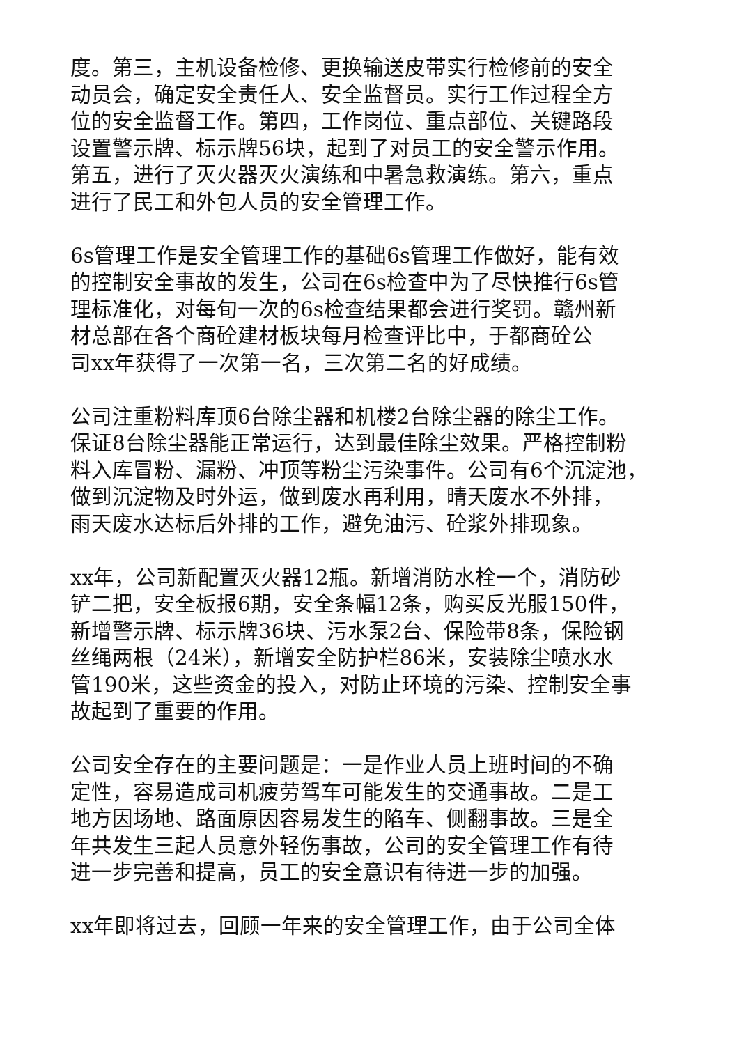度。第三，主机设备检修、更换输送皮带实行检修前的安全
动员会，确定安全责任人、安全监督员。实行工作过程全方
位的安全监督工作。第四，工作岗位、重点部位、关键路段
设置警示牌、标示牌56块，起到了对员工的安全警示作用。
第五，进行了灭火器灭火演练和中暑急救演练。第六，重点
进行了民工和外包人员的安全管理工作。
6s管理工作是安全管理工作的基础6s管理工作做好，能有效
的控制安全事故的发生，公司在6s检查中为了尽快推行6s管
理标准化，对每旬一次的6s检查结果都会进行奖罚。赣州新
材总部在各个商砼建材板块每月检查评比中，于都商砼公
司xx年获得了一次第一名，三次第二名的好成绩。
公司注重粉料库顶6台除尘器和机楼2台除尘器的除尘工作。
保证8台除尘器能正常运行，达到最佳除尘效果。严格控制粉
料入库冒粉、漏粉、冲顶等粉尘污染事件。公司有6个沉淀池，
做到沉淀物及时外运，做到废水再利用，晴天废水不外排，
雨天废水达标后外排的工作，避免油污、砼浆外排现象。
xx年，公司新配置灭火器12瓶。新增消防水栓一个，消防砂
铲二把，安全板报6期，安全条幅12条，购买反光服150件，
新增警示牌、标示牌36块、污水泵2台、保险带8条，保险钢
丝绳两根（24米），新增安全防护栏86米，安装除尘喷水水
管190米，这些资金的投入，对防止环境的污染、控制安全事
故起到了重要的作用。
公司安全存在的主要问题是：一是作业人员上班时间的不确
定性，容易造成司机疲劳驾车可能发生的交通事故。二是工
地方因场地、路面原因容易发生的陷车、侧翻事故。三是全
年共发生三起人员意外轻伤事故，公司的安全管理工作有待
进一步完善和提高，员工的安全意识有待进一步的加强。
xx年即将过去，回顾一年来的安全管理工作，由于公司全体